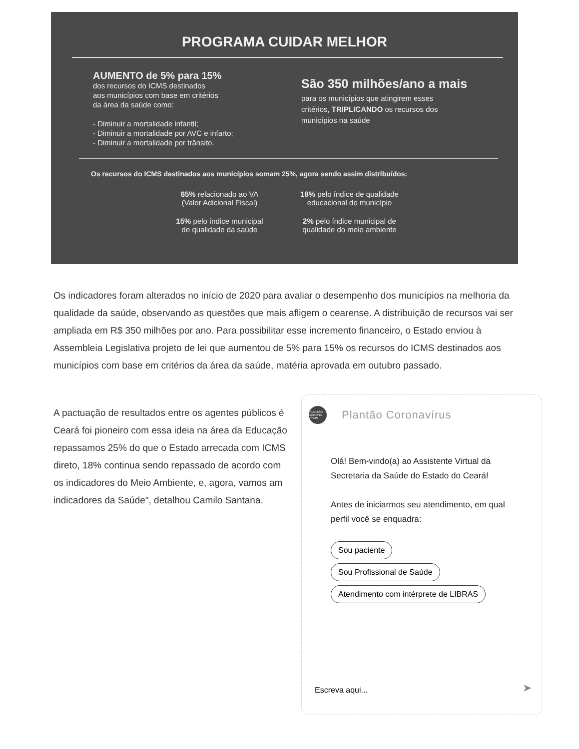PROGRAMA CUIDAR MELHOR
AUMENTO de 5% para 15%
dos recursos do ICMS destinados
aos municípios com base em critérios
da área da saúde como:
- Diminuir a mortalidade infantil;
- Diminuir a mortalidade por AVC e infarto;
- Diminuir a mortalidade por trânsito.
São 350 milhões/ano a mais
para os municípios que atingirem esses
critérios, TRIPLICANDO os recursos dos
municípios na saúde
Os recursos do ICMS destinados aos municípios somam 25%, agora sendo assim distribuídos:
65% relacionado ao VA
(Valor Adicional Fiscal)
18% pelo índice de qualidade
educacional do município
15% pelo índice municipal
de qualidade da saúde
2% pelo índice municipal de
qualidade do meio ambiente
Os indicadores foram alterados no início de 2020 para avaliar o desempenho dos municípios na melhoria da qualidade da saúde, observando as questões que mais afligem o cearense. A distribuição de recursos vai ser ampliada em R$ 350 milhões por ano. Para possibilitar esse incremento financeiro, o Estado enviou à Assembleia Legislativa projeto de lei que aumentou de 5% para 15% os recursos do ICMS destinados aos municípios com base em critérios da área da saúde, matéria aprovada em outubro passado.
A pactuação de resultados entre os agentes públicos é
Ceará foi pioneiro com essa ideia na área da Educação
repassamos 25% do que o Estado arrecada com ICMS
direto, 18% continua sendo repassado de acordo com
os indicadores do Meio Ambiente, e, agora, vamos am
indicadores da Saúde", detalhou Camilo Santana.
PLANTÃO CORONA VÍRUS
Plantão Coronavírus
Olá! Bem-vindo(a) ao Assistente Virtual da Secretaria da Saúde do Estado do Ceará!
Antes de iniciarmos seu atendimento, em qual perfil você se enquadra:
Sou paciente
Sou Profissional de Saúde
Atendimento com intérprete de LIBRAS
Escreva aqui... ➤